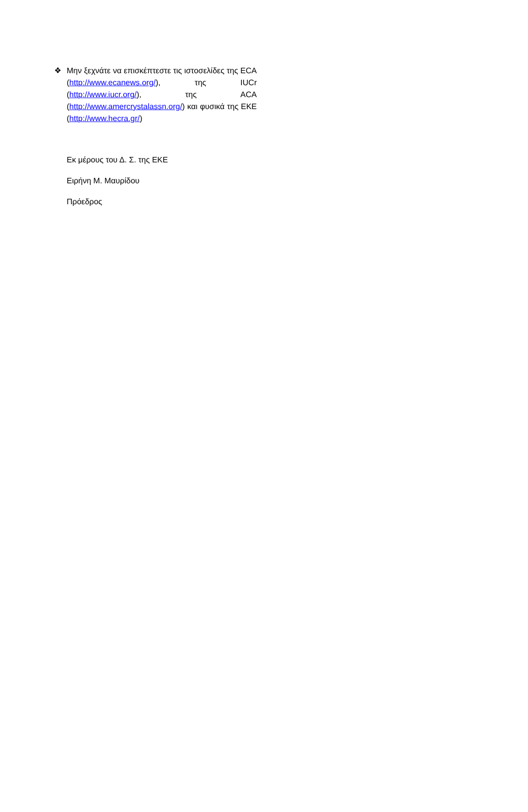❖ Μην ξεχνάτε να επισκέπτεστε τις ιστοσελίδες της ECA (http://www.ecanews.org/), της IUCr (http://www.iucr.org/), της ACA (http://www.amercrystalassn.org/) και φυσικά της ΕΚΕ (http://www.hecra.gr/)
Εκ μέρους του Δ. Σ. της ΕΚΕ
Ειρήνη Μ. Μαυρίδου
Πρόεδρος